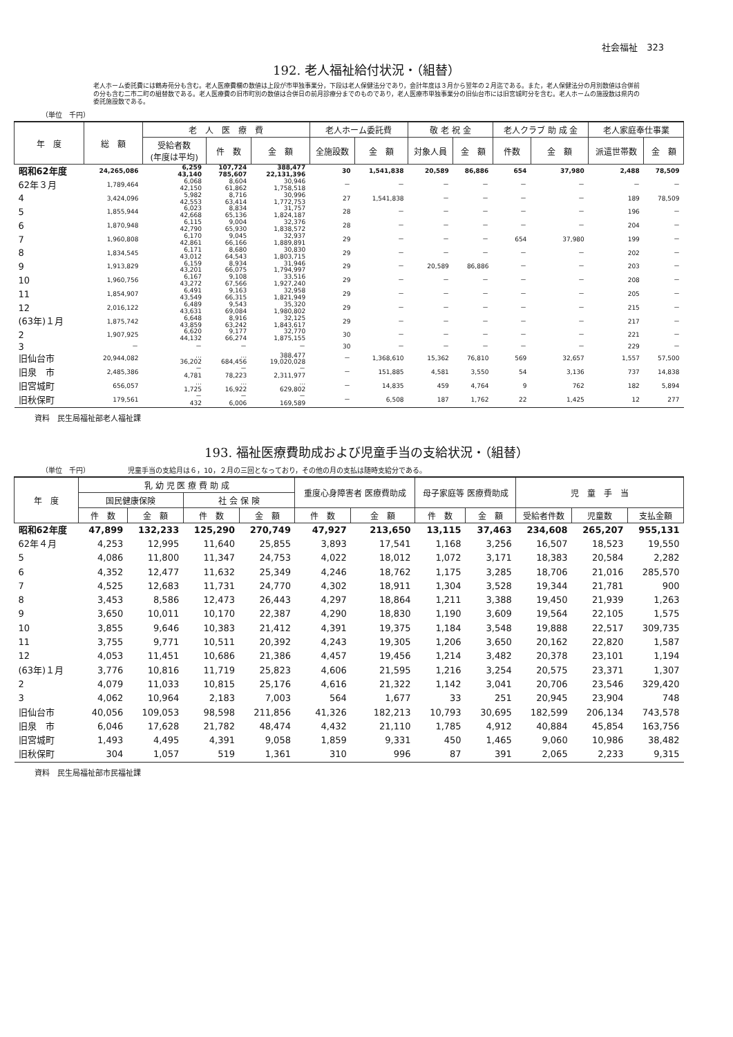社会福祉　323
192. 老人福祉給付状況・（組替）
老人ホーム委託費には鶴寿苑分も含む。老人医療費欄の数値は上段が市単独事業分，下段は老人保健法分であり，会計年度は３月から翌年の２月迄である。また，老人保健法分の月別数値は合併前の分も含む二市二町の組替数である。老人医療費の旧市町別の数値は合併日の前月診療分までのものであり，老人医療市単独事業分の旧仙台市には旧宮城町分を含む。老人ホームの施設数は県内の委託施設数である。
（単位　千円）
| 年 度 | 総 額 | 老 人 医 療 費 | | | 老人ホーム委託費 | | 敬 老 祝 金 | | 老人クラブ 助 成 金 | | 老人家庭奉仕事業 | |
| --- | --- | --- | --- | --- | --- | --- | --- | --- | --- | --- | --- | --- |
| | | 受給者数 (年度は平均) | 件 数 | 金 額 | 全施設数 | 金 額 | 対象人員 | 金 額 | 件数 | 金 額 | 派遣世帯数 | 金 額 |
| 昭和62年度 | 24,265,086 | 6,259 43,140 | 107,724 785,607 | 388,477 22,131,396 | 30 | 1,541,838 | 20,589 | 86,886 | 654 | 37,980 | 2,488 | 78,509 |
| 62年３月 | 1,789,464 | 6,068 42,150 | 8,604 61,862 | 30,946 1,758,518 | － | － | － | － | － | － | － | － |
| 4 | 3,424,096 | 5,982 42,553 | 8,716 63,414 | 30,996 1,772,753 | 27 | 1,541,838 | － | － | － | － | 189 | 78,509 |
| 5 | 1,855,944 | 6,023 42,668 | 8,834 65,136 | 31,757 1,824,187 | 28 | － | － | － | － | － | 196 | － |
| 6 | 1,870,948 | 6,115 42,790 | 9,004 65,930 | 32,376 1,838,572 | 28 | － | － | － | － | － | 204 | － |
| 7 | 1,960,808 | 6,170 42,861 | 9,045 66,166 | 32,937 1,889,891 | 29 | － | － | － | 654 | 37,980 | 199 | － |
| 8 | 1,834,545 | 6,171 43,012 | 8,680 64,543 | 30,830 1,803,715 | 29 | － | － | － | － | － | 202 | － |
| 9 | 1,913,829 | 6,159 43,201 | 8,934 66,075 | 31,946 1,794,997 | 29 | － | 20,589 | 86,886 | － | － | 203 | － |
| 10 | 1,960,756 | 6,167 43,272 | 9,108 67,566 | 33,516 1,927,240 | 29 | － | － | － | － | － | 208 | － |
| 11 | 1,854,907 | 6,491 43,549 | 9,163 66,315 | 32,958 1,821,949 | 29 | － | － | － | － | － | 205 | － |
| 12 | 2,016,122 | 6,489 43,631 | 9,543 69,084 | 35,320 1,980,802 | 29 | － | － | － | － | － | 215 | － |
| (63年)１月 | 1,875,742 | 6,648 43,859 | 8,916 63,242 | 32,125 1,843,617 | 29 | － | － | － | － | － | 217 | － |
| 2 | 1,907,925 | 6,620 44,132 | 9,177 66,274 | 32,770 1,875,155 | 30 | － | － | － | － | － | 221 | － |
| 3 | － | － | － | － | 30 | － | － | － | － | － | 229 | － |
| 旧仙台市 | 20,944,082 | … 36,202 | … 684,456 | 388,477 19,020,028 | － | 1,368,610 | 15,362 | 76,810 | 569 | 32,657 | 1,557 | 57,500 |
| 旧泉 市 | 2,485,386 | － 4,781 | － 78,223 | － 2,311,977 | － | 151,885 | 4,581 | 3,550 | 54 | 3,136 | 737 | 14,838 |
| 旧宮城町 | 656,057 | … 1,725 | … 16,922 | … 629,802 | － | 14,835 | 459 | 4,764 | 9 | 762 | 182 | 5,894 |
| 旧秋保町 | 179,561 | － 432 | － 6,006 | － 169,589 | － | 6,508 | 187 | 1,762 | 22 | 1,425 | 12 | 277 |
資料　民生局福祉部老人福祉課
193. 福祉医療費助成および児童手当の支給状況・（組替）
（単位　千円）　　　　　　児童手当の支給月は６，10，２月の三回となっており，その他の月の支払は随時支給分である。
| 年 度 | 乳 幼 児 医 療 費 助 成 | | | | 重度心身障害者 医療費助成 | | 母子家庭等 医療費助成 | | 児 童 手 当 | | |
| --- | --- | --- | --- | --- | --- | --- | --- | --- | --- | --- | --- |
| | 国民健康保険 | | 社 会 保 険 | | | | | | | | |
| | 件 数 | 金 額 | 件 数 | 金 額 | 件 数 | 金 額 | 件 数 | 金 額 | 受給者件数 | 児童数 | 支払金額 |
| 昭和62年度 | 47,899 | 132,233 | 125,290 | 270,749 | 47,927 | 213,650 | 13,115 | 37,463 | 234,608 | 265,207 | 955,131 |
| 62年４月 | 4,253 | 12,995 | 11,640 | 25,855 | 3,893 | 17,541 | 1,168 | 3,256 | 16,507 | 18,523 | 19,550 |
| 5 | 4,086 | 11,800 | 11,347 | 24,753 | 4,022 | 18,012 | 1,072 | 3,171 | 18,383 | 20,584 | 2,282 |
| 6 | 4,352 | 12,477 | 11,632 | 25,349 | 4,246 | 18,762 | 1,175 | 3,285 | 18,706 | 21,016 | 285,570 |
| 7 | 4,525 | 12,683 | 11,731 | 24,770 | 4,302 | 18,911 | 1,304 | 3,528 | 19,344 | 21,781 | 900 |
| 8 | 3,453 | 8,586 | 12,473 | 26,443 | 4,297 | 18,864 | 1,211 | 3,388 | 19,450 | 21,939 | 1,263 |
| 9 | 3,650 | 10,011 | 10,170 | 22,387 | 4,290 | 18,830 | 1,190 | 3,609 | 19,564 | 22,105 | 1,575 |
| 10 | 3,855 | 9,646 | 10,383 | 21,412 | 4,391 | 19,375 | 1,184 | 3,548 | 19,888 | 22,517 | 309,735 |
| 11 | 3,755 | 9,771 | 10,511 | 20,392 | 4,243 | 19,305 | 1,206 | 3,650 | 20,162 | 22,820 | 1,587 |
| 12 | 4,053 | 11,451 | 10,686 | 21,386 | 4,457 | 19,456 | 1,214 | 3,482 | 20,378 | 23,101 | 1,194 |
| (63年)１月 | 3,776 | 10,816 | 11,719 | 25,823 | 4,606 | 21,595 | 1,216 | 3,254 | 20,575 | 23,371 | 1,307 |
| 2 | 4,079 | 11,033 | 10,815 | 25,176 | 4,616 | 21,322 | 1,142 | 3,041 | 20,706 | 23,546 | 329,420 |
| 3 | 4,062 | 10,964 | 2,183 | 7,003 | 564 | 1,677 | 33 | 251 | 20,945 | 23,904 | 748 |
| 旧仙台市 | 40,056 | 109,053 | 98,598 | 211,856 | 41,326 | 182,213 | 10,793 | 30,695 | 182,599 | 206,134 | 743,578 |
| 旧泉 市 | 6,046 | 17,628 | 21,782 | 48,474 | 4,432 | 21,110 | 1,785 | 4,912 | 40,884 | 45,854 | 163,756 |
| 旧宮城町 | 1,493 | 4,495 | 4,391 | 9,058 | 1,859 | 9,331 | 450 | 1,465 | 9,060 | 10,986 | 38,482 |
| 旧秋保町 | 304 | 1,057 | 519 | 1,361 | 310 | 996 | 87 | 391 | 2,065 | 2,233 | 9,315 |
資料　民生局福祉部市民福祉課